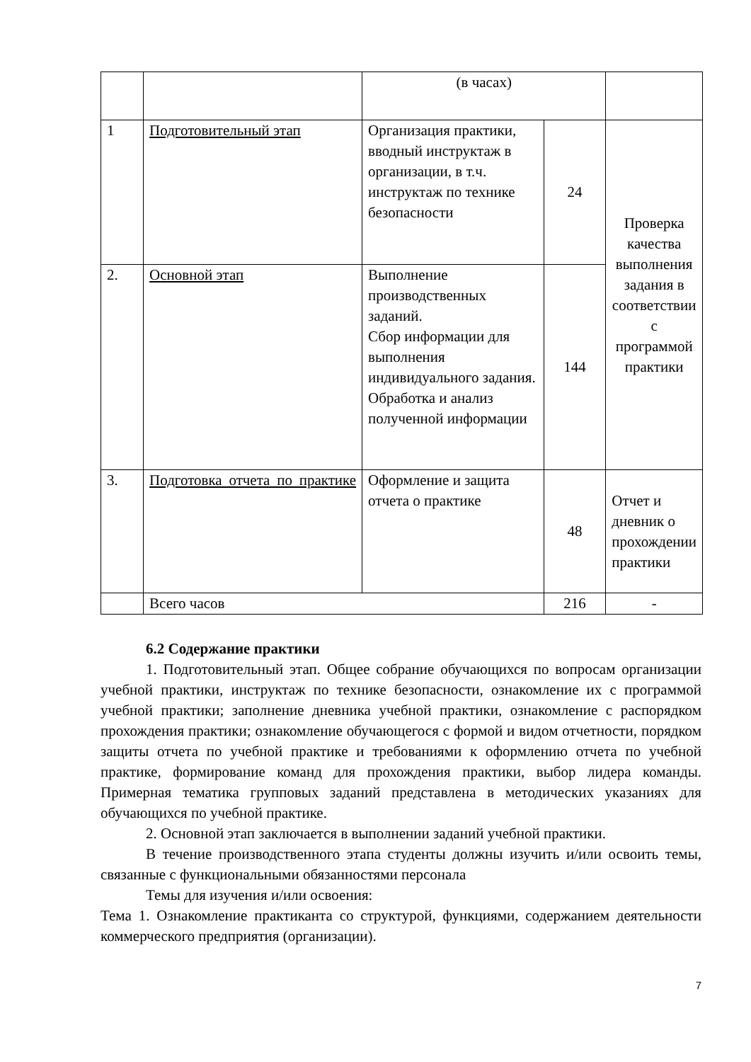| | | (в часах) | | |
| 1 | Подготовительный этап | Организация практики, вводный инструктаж в организации, в т.ч. инструктаж по технике безопасности | 24 | Проверка качества выполнения задания в соответствии с программой практики |
| 2. | Основной этап | Выполнение производственных заданий. Сбор информации для выполнения индивидуального задания. Обработка и анализ полученной информации | 144 | |
| 3. | Подготовка отчета по практике | Оформление и защита отчета о практике | 48 | Отчет и дневник о прохождении практики |
| | Всего часов | | 216 | - |
6.2 Содержание практики
1. Подготовительный этап. Общее собрание обучающихся по вопросам организации учебной практики, инструктаж по технике безопасности, ознакомление их с программой учебной практики; заполнение дневника учебной практики, ознакомление с распорядком прохождения практики; ознакомление обучающегося с формой и видом отчетности, порядком защиты отчета по учебной практике и требованиями к оформлению отчета по учебной практике, формирование команд для прохождения практики, выбор лидера команды. Примерная тематика групповых заданий представлена в методических указаниях для обучающихся по учебной практике.
2. Основной этап заключается в выполнении заданий учебной практики.
В течение производственного этапа студенты должны изучить и/или освоить темы, связанные с функциональными обязанностями персонала
Темы для изучения и/или освоения:
Тема 1. Ознакомление практиканта со структурой, функциями, содержанием деятельности коммерческого предприятия (организации).
7